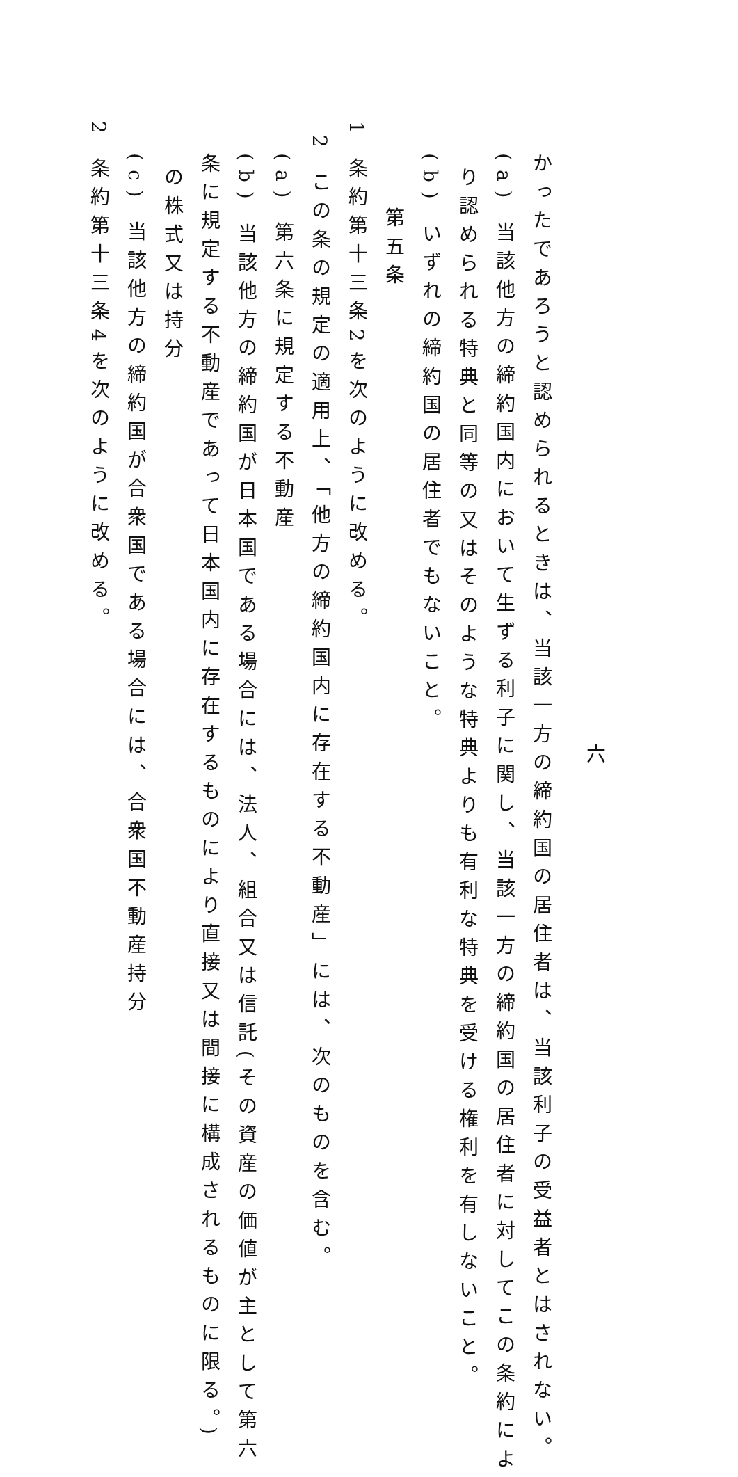六
かったであろうと認められるときは、当該一方の締約国の居住者は、当該利子の受益者とはされない。
(a) 当該他方の締約国内において生ずる利子に関し、当該一方の締約国の居住者に対してこの条約によ
り認められる特典と同等の又はそのような特典よりも有利な特典を受ける権利を有しないこと。
(b) いずれの締約国の居住者でもないこと。
第五条
1 条約第十三条2を次のように改める。
2 この条の規定の適用上、「他方の締約国内に存在する不動産」には、次のものを含む。
(a) 第六条に規定する不動産
(b) 当該他方の締約国が日本国である場合には、法人、組合又は信託(その資産の価値が主として第六
条に規定する不動産であって日本国内に存在するものにより直接又は間接に構成されるものに限る。)
の株式又は持分
(c) 当該他方の締約国が合衆国である場合には、合衆国不動産持分
2 条約第十三条4を次のように改める。